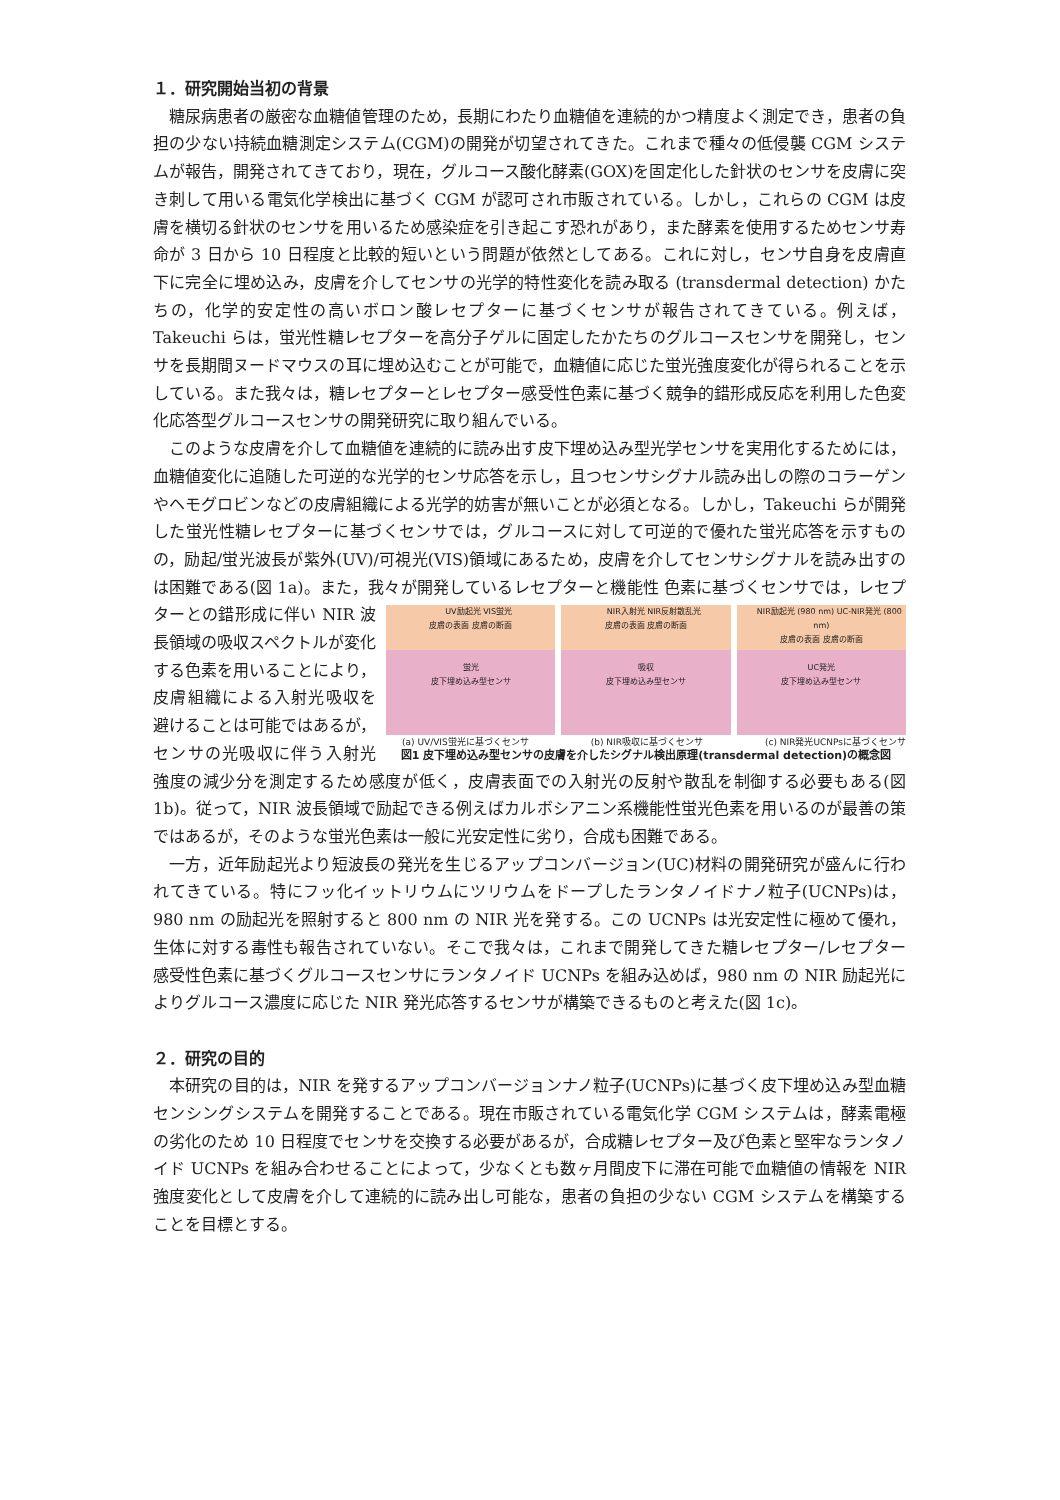１．研究開始当初の背景
糖尿病患者の厳密な血糖値管理のため，長期にわたり血糖値を連続的かつ精度よく測定でき，患者の負担の少ない持続血糖測定システム(CGM)の開発が切望されてきた。これまで種々の低侵襲 CGM システムが報告，開発されてきており，現在，グルコース酸化酵素(GOX)を固定化した針状のセンサを皮膚に突き刺して用いる電気化学検出に基づく CGM が認可され市販されている。しかし，これらの CGM は皮膚を横切る針状のセンサを用いるため感染症を引き起こす恐れがあり，また酵素を使用するためセンサ寿命が 3 日から 10 日程度と比較的短いという問題が依然としてある。これに対し，センサ自身を皮膚直下に完全に埋め込み，皮膚を介してセンサの光学的特性変化を読み取る (transdermal detection) かたちの，化学的安定性の高いボロン酸レセプターに基づくセンサが報告されてきている。例えば，Takeuchi らは，蛍光性糖レセプターを高分子ゲルに固定したかたちのグルコースセンサを開発し，センサを長期間ヌードマウスの耳に埋め込むことが可能で，血糖値に応じた蛍光強度変化が得られることを示している。また我々は，糖レセプターとレセプター感受性色素に基づく競争的錯形成反応を利用した色変化応答型グルコースセンサの開発研究に取り組んでいる。
このような皮膚を介して血糖値を連続的に読み出す皮下埋め込み型光学センサを実用化するためには，血糖値変化に追随した可逆的な光学的センサ応答を示し，且つセンサシグナル読み出しの際のコラーゲンやヘモグロビンなどの皮膚組織による光学的妨害が無いことが必須となる。しかし，Takeuchi らが開発した蛍光性糖レセプターに基づくセンサでは，グルコースに対して可逆的で優れた蛍光応答を示すものの，励起/蛍光波長が紫外(UV)/可視光(VIS)領域にあるため，皮膚を介してセンサシグナルを読み出すのは困難である(図 1a)。また，我々が開発しているレセプターと機能性 UV励起光 VIS蛍光
皮膚の表面 皮膚の断面
蛍光
皮下埋め込み型センサ NIR入射光 NIR反射散乱光
皮膚の表面 皮膚の断面
吸収
皮下埋め込み型センサ NIR励起光 (980 nm) UC-NIR発光 (800 nm)
皮膚の表面 皮膚の断面
UC発光
皮下埋め込み型センサ
(a) UV/VIS蛍光に基づくセンサ (b) NIR吸収に基づくセンサ (c) NIR発光UCNPsに基づくセンサ
図1 皮下埋め込み型センサの皮膚を介したシグナル検出原理(transdermal detection)の概念図 色素に基づくセンサでは，レセプターとの錯形成に伴い NIR 波長領域の吸収スペクトルが変化する色素を用いることにより，皮膚組織による入射光吸収を避けることは可能ではあるが，センサの光吸収に伴う入射光強度の減少分を測定するため感度が低く，皮膚表面での入射光の反射や散乱を制御する必要もある(図 1b)。従って，NIR 波長領域で励起できる例えばカルボシアニン系機能性蛍光色素を用いるのが最善の策ではあるが，そのような蛍光色素は一般に光安定性に劣り，合成も困難である。
一方，近年励起光より短波長の発光を生じるアップコンバージョン(UC)材料の開発研究が盛んに行われてきている。特にフッ化イットリウムにツリウムをドープしたランタノイドナノ粒子(UCNPs)は，980 nm の励起光を照射すると 800 nm の NIR 光を発する。この UCNPs は光安定性に極めて優れ，生体に対する毒性も報告されていない。そこで我々は，これまで開発してきた糖レセプター/レセプター感受性色素に基づくグルコースセンサにランタノイド UCNPs を組み込めば，980 nm の NIR 励起光によりグルコース濃度に応じた NIR 発光応答するセンサが構築できるものと考えた(図 1c)。
２．研究の目的
本研究の目的は，NIR を発するアップコンバージョンナノ粒子(UCNPs)に基づく皮下埋め込み型血糖センシングシステムを開発することである。現在市販されている電気化学 CGM システムは，酵素電極の劣化のため 10 日程度でセンサを交換する必要があるが，合成糖レセプター及び色素と堅牢なランタノイド UCNPs を組み合わせることによって，少なくとも数ヶ月間皮下に滞在可能で血糖値の情報を NIR 強度変化として皮膚を介して連続的に読み出し可能な，患者の負担の少ない CGM システムを構築することを目標とする。